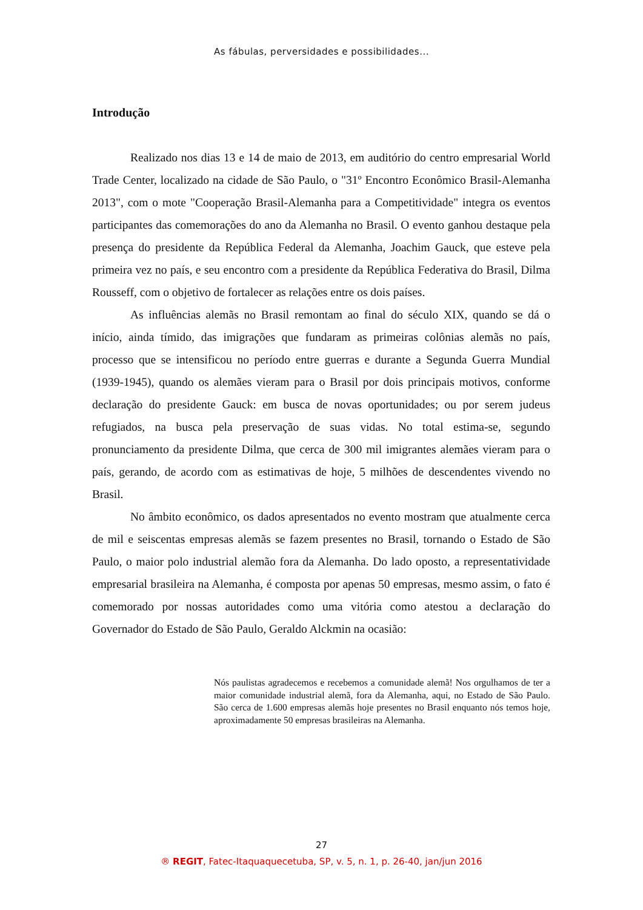As fábulas, perversidades e possibilidades...
Introdução
Realizado nos dias 13 e 14 de maio de 2013, em auditório do centro empresarial World Trade Center, localizado na cidade de São Paulo, o "31º Encontro Econômico Brasil-Alemanha 2013", com o mote "Cooperação Brasil-Alemanha para a Competitividade" integra os eventos participantes das comemorações do ano da Alemanha no Brasil. O evento ganhou destaque pela presença do presidente da República Federal da Alemanha, Joachim Gauck, que esteve pela primeira vez no país, e seu encontro com a presidente da República Federativa do Brasil, Dilma Rousseff, com o objetivo de fortalecer as relações entre os dois países.
As influências alemãs no Brasil remontam ao final do século XIX, quando se dá o início, ainda tímido, das imigrações que fundaram as primeiras colônias alemãs no país, processo que se intensificou no período entre guerras e durante a Segunda Guerra Mundial (1939-1945), quando os alemães vieram para o Brasil por dois principais motivos, conforme declaração do presidente Gauck: em busca de novas oportunidades; ou por serem judeus refugiados, na busca pela preservação de suas vidas. No total estima-se, segundo pronunciamento da presidente Dilma, que cerca de 300 mil imigrantes alemães vieram para o país, gerando, de acordo com as estimativas de hoje, 5 milhões de descendentes vivendo no Brasil.
No âmbito econômico, os dados apresentados no evento mostram que atualmente cerca de mil e seiscentas empresas alemãs se fazem presentes no Brasil, tornando o Estado de São Paulo, o maior polo industrial alemão fora da Alemanha. Do lado oposto, a representatividade empresarial brasileira na Alemanha, é composta por apenas 50 empresas, mesmo assim, o fato é comemorado por nossas autoridades como uma vitória como atestou a declaração do Governador do Estado de São Paulo, Geraldo Alckmin na ocasião:
Nós paulistas agradecemos e recebemos a comunidade alemã! Nos orgulhamos de ter a maior comunidade industrial alemã, fora da Alemanha, aqui, no Estado de São Paulo. São cerca de 1.600 empresas alemãs hoje presentes no Brasil enquanto nós temos hoje, aproximadamente 50 empresas brasileiras na Alemanha.
27
® REGIT, Fatec-Itaquaquecetuba, SP, v. 5, n. 1, p. 26-40, jan/jun 2016